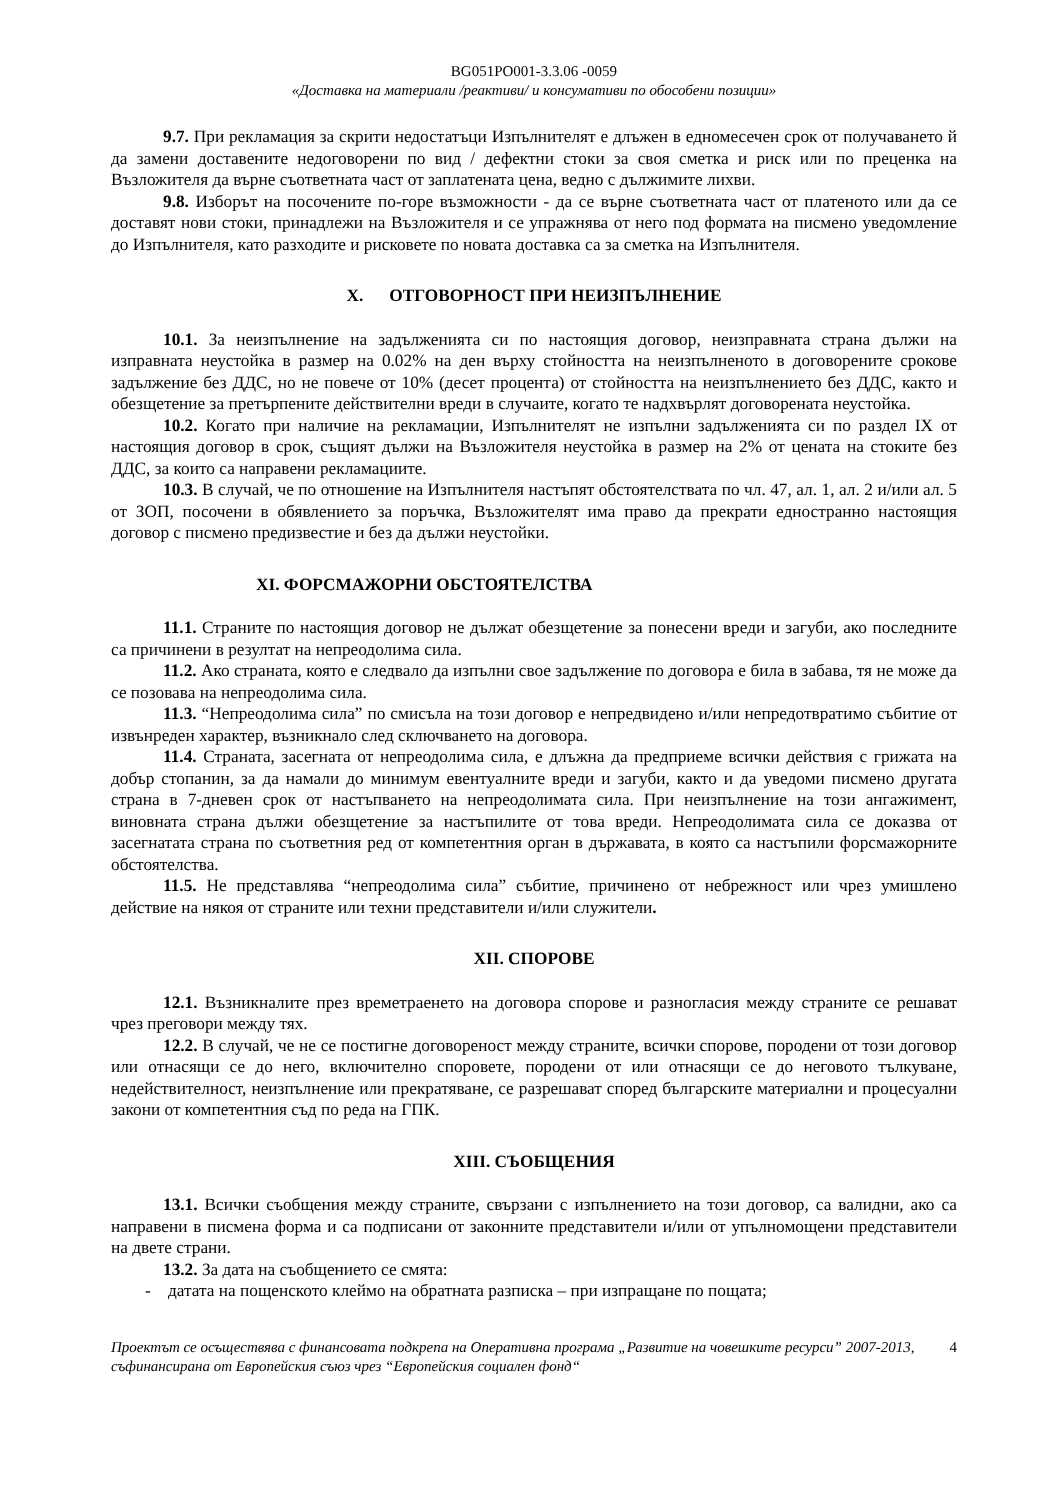BG051PO001-3.3.06 -0059
«Доставка на материали /реактиви/ и консумативи по обособени позиции»
9.7. При рекламация за скрити недостатъци Изпълнителят е длъжен в едномесечен срок от получаването й да замени доставените недоговорени по вид / дефектни стоки за своя сметка и риск или по преценка на Възложителя да върне съответната част от заплатената цена, ведно с дължимите лихви.
9.8. Изборът на посочените по-горе възможности - да се върне съответната част от платеното или да се доставят нови стоки, принадлежи на Възложителя и се упражнява от него под формата на писмено уведомление до Изпълнителя, като разходите и рисковете по новата доставка са за сметка на Изпълнителя.
X. ОТГОВОРНОСТ ПРИ НЕИЗПЪЛНЕНИЕ
10.1. За неизпълнение на задълженията си по настоящия договор, неизправната страна дължи на изправната неустойка в размер на 0.02% на ден върху стойността на неизпълненото в договорените срокове задължение без ДДС, но не повече от 10% (десет процента) от стойността на неизпълнението без ДДС, както и обезщетение за претърпените действителни вреди в случаите, когато те надхвърлят договорената неустойка.
10.2. Когато при наличие на рекламации, Изпълнителят не изпълни задълженията си по раздел IX от настоящия договор в срок, същият дължи на Възложителя неустойка в размер на 2% от цената на стоките без ДДС, за които са направени рекламациите.
10.3. В случай, че по отношение на Изпълнителя настъпят обстоятелствата по чл. 47, ал. 1, ал. 2 и/или ал. 5 от ЗОП, посочени в обявлението за поръчка, Възложителят има право да прекрати едностранно настоящия договор с писмено предизвестие и без да дължи неустойки.
XI. ФОРСМАЖОРНИ ОБСТОЯТЕЛСТВА
11.1. Страните по настоящия договор не дължат обезщетение за понесени вреди и загуби, ако последните са причинени в резултат на непреодолима сила.
11.2. Ако страната, която е следвало да изпълни свое задължение по договора е била в забава, тя не може да се позовава на непреодолима сила.
11.3. “Непреодолима сила” по смисъла на този договор е непредвидено и/или непредотвратимо събитие от извънреден характер, възникнало след сключването на договора.
11.4. Страната, засегната от непреодолима сила, е длъжна да предприеме всички действия с грижата на добър стопанин, за да намали до минимум евентуалните вреди и загуби, както и да уведоми писмено другата страна в 7-дневен срок от настъпването на непреодолимата сила. При неизпълнение на този ангажимент, виновната страна дължи обезщетение за настъпилите от това вреди. Непреодолимата сила се доказва от засегнатата страна по съответния ред от компетентния орган в държавата, в която са настъпили форсмажорните обстоятелства.
11.5. Не представлява “непреодолима сила” събитие, причинено от небрежност или чрез умишлено действие на някоя от страните или техни представители и/или служители.
XII. СПОРОВЕ
12.1. Възникналите през времетраенето на договора спорове и разногласия между страните се решават чрез преговори между тях.
12.2. В случай, че не се постигне договореност между страните, всички спорове, породени от този договор или отнасящи се до него, включително споровете, породени от или отнасящи се до неговото тълкуване, недействителност, неизпълнение или прекратяване, се разрешават според българските материални и процесуални закони от компетентния съд по реда на ГПК.
XIII. СЪОБЩЕНИЯ
13.1. Всички съобщения между страните, свързани с изпълнението на този договор, са валидни, ако са направени в писмена форма и са подписани от законните представители и/или от упълномощени представители на двете страни.
13.2. За дата на съобщението се смята:
- датата на пощенското клеймо на обратната разписка – при изпращане по пощата;
Проектът се осъществява с финансовата подкрепа на Оперативна програма „Развитие на човешките ресурси” 2007-2013, съфинансирана от Европейския съюз чрез “Европейския социален фонд“
4